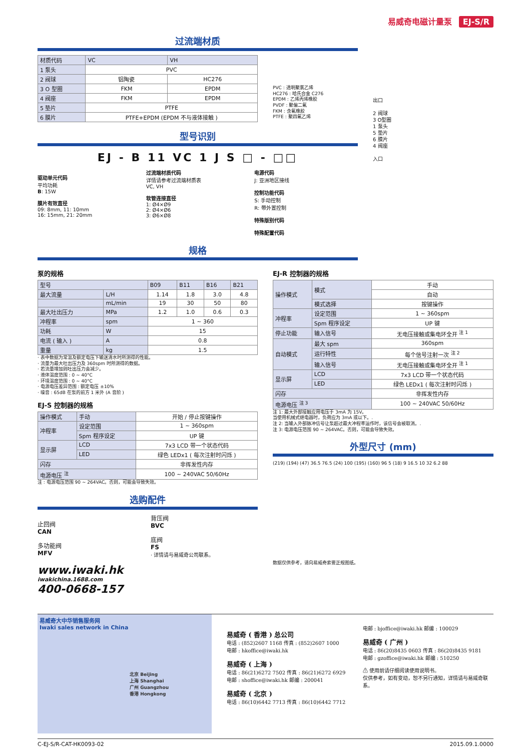易威奇电磁计量泵 EJ-S/R
过流端材质
| 材质代码 | VC | VH |
| --- | --- | --- |
| 1 泵头 | PVC | |
| 2 阀球 | 铝陶瓷 | HC276 |
| 3 O 型圈 | FKM | EPDM |
| 4 阀座 | FKM | EPDM |
| 5 垫片 | PTFE | |
| 6 膜片 | PTFE+EPDM (EPDM 不与液体接触 ) | |
PVC : 透明聚氯乙烯
HC276 : 哈氏合金 C276
EPDM : 乙烯丙烯橡胶
PVDF : 聚偏二氟
FKM : 含氟橡胶
PTFE : 聚四氟乙烯
型号识别
EJ - B 11 VC 1 J S □ - □□
驱动单元代码
平均功耗
B: 15W
膜片有效直径
09: 8mm, 11: 10mm
16: 15mm, 21: 20mm
过流端材质代码
详情请参考过流端材质表
VC, VH
软管连接直径
1: Ø4×Ø9
2: Ø4×Ø6
3: Ø6×Ø8
电源代码
J: 亚洲地区接线
控制功能代码
S: 手动控制
R: 带外置控制
特殊版别代码
特殊配置代码
出口
2 阀球
3 O型圈
1 泵头
5 垫片
6 膜片
4 阀座
入口
规格
泵的规格
| 型号 | | B09 | B11 | B16 | B21 |
| --- | --- | --- | --- | --- | --- |
| 最大流量 | L/H | 1.14 | 1.8 | 3.0 | 4.8 |
| | mL/min | 19 | 30 | 50 | 80 |
| 最大吐出压力 | MPa | 1.2 | 1.0 | 0.6 | 0.3 |
| 冲程率 | spm | 1 ~ 360 | | | |
| 功耗 | W | 15 | | | |
| 电流 ( 输入 ) | A | 0.8 | | | |
| 重量 | kg | 1.5 | | | |
· 表中数据为常温及额定电压下输送清水时所测得的性能。
· 流量为最大吐出压力及 360spm 时所测得的数据。
· 若流量增加则吐出压力会减少。
· 液体温度范围 : 0 ~ 40°C
· 环境温度范围 : 0 ~ 40°C
· 电源电压差异范围 : 额定电压 ±10%
· 噪音 : 65dB 在泵的前方 1 米外 (A 音阶 )
EJ-S 控制器的规格
| 操作模式 | 手动 | 开始 / 停止按键操作 |
| 冲程率 | 设定范围 | 1 ~ 360spm |
| | Spm 程序设定 | UP 键 |
| 显示屏 | LCD | 7x3 LCD 带一个状态代码 |
| | LED | 绿色 LEDx1 ( 每次注射时闪烁 ) |
| 闪存 | | 非挥发性内存 |
| 电源电压 <sup>注</sup> | | 100 ~ 240VAC 50/60Hz |
注 : 电源电压范围 90 ~ 264VAC。否则，可能会导致失效。
选购配件
止回阀
CAN
多功能阀
MFV
背压阀
BVC
底阀
FS
· 详情请与易威奇公司联系。
www.iwaki.hk
iwakichina.1688.com
400-0668-157
EJ-R 控制器的规格
| 操作模式 | 模式 | 手动 |
| | | 自动 |
| | 模式选择 | 按键操作 |
| 冲程率 | 设定范围 | 1 ~ 360spm |
| | Spm 程序设定 | UP 键 |
| 停止功能 | 输入信号 | 无电压接触或集电环全开 <sup>注 1</sup> |
| 自动模式 | 最大 spm | 360spm |
| | 运行特性 | 每个信号注射一次 <sup>注 2</sup> |
| | 输入信号 | 无电压接触或集电环全开 <sup>注 1</sup> |
| 显示屏 | LCD | 7x3 LCD 带一个状态代码 |
| | LED | 绿色 LEDx1 ( 每次注射时闪烁 ) |
| 闪存 | | 非挥发性内存 |
| 电源电压 <sup>注 3</sup> | | 100 ~ 240VAC 50/60Hz |
注 1: 最大外部接触应用电压于 3mA 为 15V。
当使用机械式继电器时，负荷应为 3mA 或以下。.
注 2: 当输入外部脉冲信号让泵超过最大冲程率运作时，该信号会被取消。.
注 3: 电源电压范围 90 ~ 264VAC。否则，可能会导致失效。
外型尺寸 (mm)
(219) (194) (47) 36.5 76.5 (24) 100 (195) (160) 96 5 (18) 9 16.5 10 32 6.2 88
数据仅供参考，请向易威奇索要正规图纸。
易威奇大中华销售服务网
Iwaki sales network in China
北京 Beijing
上海 Shanghai
广州 Guangzhou
香港 Hongkong
易威奇 ( 香港 ) 总公司
电话 : (852)2607 1168 传真 : (852)2607 1000
电邮 : hkoffice@iwaki.hk
易威奇 ( 上海 )
电话 : 86(21)6272 7502 传真 : 86(21)6272 6929
电邮 : shoffice@iwaki.hk 邮编 : 200041
易威奇 ( 北京 )
电话 : 86(10)6442 7713 传真 : 86(10)6442 7712
电邮 : bjoffice@iwaki.hk 邮编 : 100029
易威奇 ( 广州 )
电话 : 86(20)8435 0603 传真 : 86(20)8435 9181
电邮 : gzoffice@iwaki.hk 邮编 : 510250
⚠ 使用前请仔细阅读使用说明书。
仅供参考，如有变动，恕不另行通知，详情请与易威奇联系。
C-EJ-S/R-CAT-HK0093-02 2015.09.1.0000